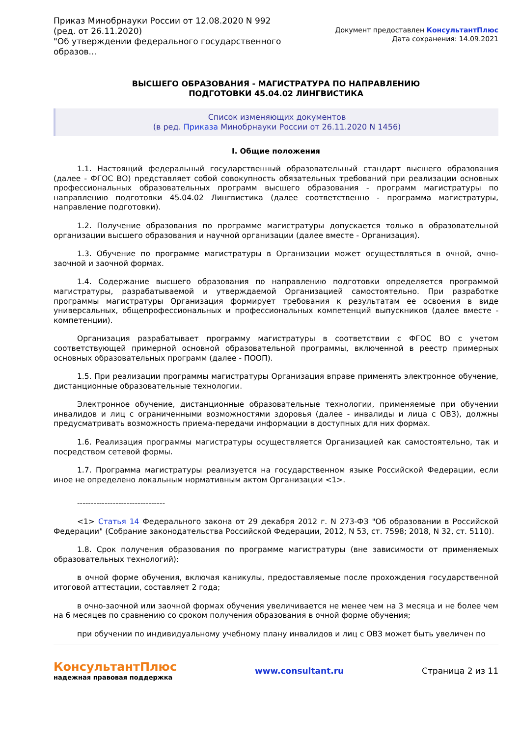Приказ Минобрнауки России от 12.08.2020 N 992
(ред. от 26.11.2020)
"Об утверждении федерального государственного
образов...
Документ предоставлен КонсультантПлюс
Дата сохранения: 14.09.2021
ВЫСШЕГО ОБРАЗОВАНИЯ - МАГИСТРАТУРА ПО НАПРАВЛЕНИЮ
ПОДГОТОВКИ 45.04.02 ЛИНГВИСТИКА
Список изменяющих документов
(в ред. Приказа Минобрнауки России от 26.11.2020 N 1456)
I. Общие положения
1.1. Настоящий федеральный государственный образовательный стандарт высшего образования (далее - ФГОС ВО) представляет собой совокупность обязательных требований при реализации основных профессиональных образовательных программ высшего образования - программ магистратуры по направлению подготовки 45.04.02 Лингвистика (далее соответственно - программа магистратуры, направление подготовки).
1.2. Получение образования по программе магистратуры допускается только в образовательной организации высшего образования и научной организации (далее вместе - Организация).
1.3. Обучение по программе магистратуры в Организации может осуществляться в очной, очно-заочной и заочной формах.
1.4. Содержание высшего образования по направлению подготовки определяется программой магистратуры, разрабатываемой и утверждаемой Организацией самостоятельно. При разработке программы магистратуры Организация формирует требования к результатам ее освоения в виде универсальных, общепрофессиональных и профессиональных компетенций выпускников (далее вместе - компетенции).
Организация разрабатывает программу магистратуры в соответствии с ФГОС ВО с учетом соответствующей примерной основной образовательной программы, включенной в реестр примерных основных образовательных программ (далее - ПООП).
1.5. При реализации программы магистратуры Организация вправе применять электронное обучение, дистанционные образовательные технологии.
Электронное обучение, дистанционные образовательные технологии, применяемые при обучении инвалидов и лиц с ограниченными возможностями здоровья (далее - инвалиды и лица с ОВЗ), должны предусматривать возможность приема-передачи информации в доступных для них формах.
1.6. Реализация программы магистратуры осуществляется Организацией как самостоятельно, так и посредством сетевой формы.
1.7. Программа магистратуры реализуется на государственном языке Российской Федерации, если иное не определено локальным нормативным актом Организации <1>.
--------------------------------
<1> Статья 14 Федерального закона от 29 декабря 2012 г. N 273-ФЗ "Об образовании в Российской Федерации" (Собрание законодательства Российской Федерации, 2012, N 53, ст. 7598; 2018, N 32, ст. 5110).
1.8. Срок получения образования по программе магистратуры (вне зависимости от применяемых образовательных технологий):
в очной форме обучения, включая каникулы, предоставляемые после прохождения государственной итоговой аттестации, составляет 2 года;
в очно-заочной или заочной формах обучения увеличивается не менее чем на 3 месяца и не более чем на 6 месяцев по сравнению со сроком получения образования в очной форме обучения;
при обучении по индивидуальному учебному плану инвалидов и лиц с ОВЗ может быть увеличен по
КонсультантПлюс
надежная правовая поддержка
www.consultant.ru Страница 2 из 11